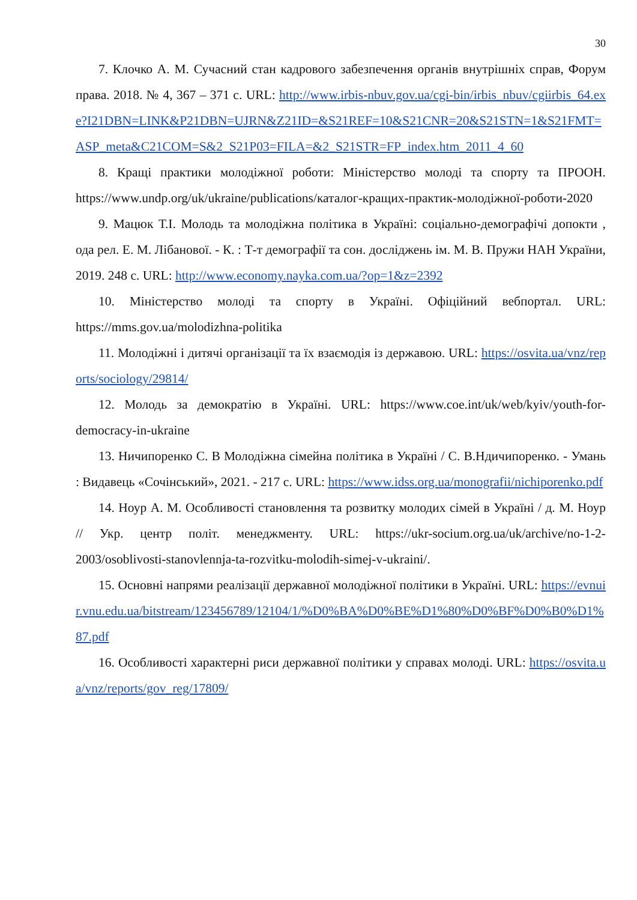30
7. Клочко А. М. Сучасний стан кадрового забезпечення органів внутрішніх справ, Форум права. 2018. № 4, 367 – 371 с. URL: http://www.irbis-nbuv.gov.ua/cgi-bin/irbis_nbuv/cgiirbis_64.exe?I21DBN=LINK&P21DBN=UJRN&Z21ID=&S21REF=10&S21CNR=20&S21STN=1&S21FMT=ASP_meta&C21COM=S&2_S21P03=FILA=&2_S21STR=FP_index.htm_2011_4_60
8. Кращі практики молодіжної роботи: Міністерство молоді та спорту та ПРООН. https://www.undp.org/uk/ukraine/publications/каталог-кращих-практик-молодіжної-роботи-2020
9. Мацюк Т.І. Молодь та молодіжна політика в Україні: соціально-демографічі допокти , ода рел. Е. М. Лібанової. - К. : Т-т демографії та сон. досліджень ім. М. В. Пружи НАН України, 2019. 248 с. URL: http://www.economy.nayka.com.ua/?op=1&z=2392
10. Міністерство молоді та спорту в Україні. Офіційний вебпортал. URL: https://mms.gov.ua/molodizhna-politika
11. Молодіжні і дитячі організації та їх взаємодія із державою. URL: https://osvita.ua/vnz/reports/sociology/29814/
12. Молодь за демократію в Україні. URL: https://www.coe.int/uk/web/kyiv/youth-for-democracy-in-ukraine
13. Ничипоренко С. В Молодіжна сімейна політика в Україні / С. В.Ндичипоренко. - Умань : Видавець «Сочінський», 2021. - 217 с. URL: https://www.idss.org.ua/monografii/nichiporenko.pdf
14. Ноур А. М. Особливості становлення та розвитку молодих сімей в Україні / д. М. Ноур // Укр. центр політ. менеджменту. URL: https://ukr-socium.org.ua/uk/archive/no-1-2-2003/osoblivosti-stanovlennja-ta-rozvitku-molodih-simej-v-ukraini/.
15. Основні напрями реалізації державної молодіжної політики в Україні. URL: https://evnuir.vnu.edu.ua/bitstream/123456789/12104/1/%D0%BA%D0%BE%D1%80%D0%BF%D0%B0%D1%87.pdf
16. Особливості характерні риси державної політики у справах молоді. URL: https://osvita.ua/vnz/reports/gov_reg/17809/